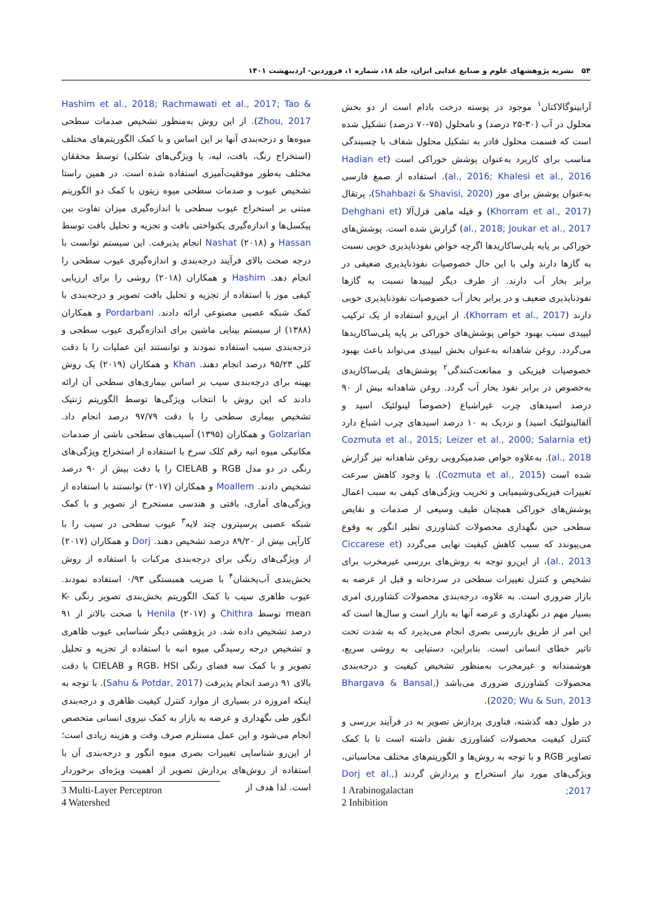۵۴ نشریه پژوهشهای علوم و صنایع غذایی ایران، جلد ۱۸، شماره ۱، فروردین- اردیبهشت ۱۴۰۱
آرابینوگالاکتان<sup>۱</sup> موجود در پوسته درخت بادام است از دو بخش محلول در آب (۳۰-۲۵ درصد) و نامحلول (۷۵-۷۰ درصد) تشکیل شده است که قسمت محلول قادر به تشکیل محلول شفاف با چسبندگی مناسب برای کاربرد به‌عنوان پوشش خوراکی است (Hadian et al., 2016; Khalesi et al., 2016). استفاده از صمغ فارسی به‌عنوان پوشش برای موز (Shahbazi & Shavisi, 2020)، پرتقال (Khorram et al., 2017) و فیله ماهی قزل‌آلا (Dehghani et al., 2018; Joukar et al., 2017) گزارش شده است. پوشش‌های خوراکی بر پایه پلی‌ساکاریدها اگرچه خواص نفوذناپذیری خوبی نسبت به گازها دارند ولی با این حال خصوصیات نفوذناپذیری ضعیفی در برابر بخار آب دارند. از طرف دیگر لیپیدها نسبت به گازها نفوذناپذیری ضعیف و در برابر بخار آب خصوصیات نفوذناپذیری خوبی دارند (Khorram et al., 2017). از این‌رو استفاده از یک ترکیب لیپیدی سبب بهبود خواص پوشش‌های خوراکی بر پایه پلی‌ساکاریدها می‌گردد. روغن شاهدانه به‌عنوان بخش لیپیدی می‌تواند باعث بهبود خصوصیات فیزیکی و ممانعت‌کنندگی<sup>۲</sup> پوشش‌های پلی‌ساکاریدی به‌خصوص در برابر نفوذ بخار آب گردد. روغن شاهدانه بیش از ۹۰ درصد اسیدهای چرب غیراشباع (خصوصاً لینولئیک اسید و آلفالینولئیک اسید) و نزدیک به ۱۰ درصد اسیدهای چرب اشباع دارد (Cozmuta et al., 2015; Leizer et al., 2000; Salarnia et al., 2018). به‌علاوه خواص ضدمیکروبی روغن شاهدانه نیز گزارش شده است (Cozmuta et al., 2015). با وجود کاهش سرعت تغییرات فیزیکی‌وشیمیایی و تخریب ویژگی‌های کیفی به سبب اعمال پوشش‌های خوراکی همچنان طیف وسیعی از صدمات و نقایص سطحی حین نگهداری محصولات کشاورزی نظیر انگور به وقوع می‌پیوندد که سبب کاهش کیفیت نهایی می‌گردد (Ciccarese et al., 2013)، از این‌رو توجه به روش‌های بررسی غیرمخرب برای تشخیص و کنترل تغییرات سطحی در سردخانه و قبل از عرضه به بازار ضروری است. به علاوه، درجه‌بندی محصولات کشاورزی امری بسیار مهم در نگهداری و عرضه آنها به بازار است و سال‌ها است که این امر از طریق بازرسی بصری انجام می‌پذیرد که به شدت تحت تاثیر خطای انسانی است. بنابراین، دستیابی به روشی سریع، هوشمندانه و غیرمخرب به‌منظور تشخیص کیفیت و درجه‌بندی محصولات کشاورزی ضروری می‌باشد (Bhargava & Bansal, 2020; Wu & Sun, 2013).
در طول دهه گذشته، فناوری پردازش تصویر به در فرآیند بررسی و کنترل کیفیت محصولات کشاورزی نقش داشته است تا با کمک تصاویر RGB و با توجه به روش‌ها و الگوریتم‌های مختلف محاسباتی، ویژگی‌های مورد نیاز استخراج و پردازش گردند (Dorj et al., 2017;
Hashim et al., 2018; Rachmawati et al., 2017; Tao & Zhou, 2017). از این روش به‌منظور تشخیص صدمات سطحی میوه‌ها و درجه‌بندی آنها بر این اساس و با کمک الگوریتم‌های مختلف (استخراج رنگ، بافت، لبه، یا ویژگی‌های شکلی) توسط محققان مختلف به‌طور موفقیت‌آمیزی استفاده شده است. در همین راستا تشخیص عیوب و صدمات سطحی میوه زیتون با کمک دو الگوریتم مبتنی بر استخراج عیوب سطحی با اندازه‌گیری میزان تفاوت بین پیکسل‌ها و اندازه‌گیری یکنواختی بافت و تجزیه و تحلیل بافت توسط Hassan و Nashat (۲۰۱۸) انجام پذیرفت. این سیستم توانست با درجه صحت بالای فرآیند درجه‌بندی و اندازه‌گیری عیوب سطحی را انجام دهد. Hashim و همکاران (۲۰۱۸) روشی را برای ارزیابی کیفی موز با استفاده از تجزیه و تحلیل بافت تصویر و درجه‌بندی با کمک شبکه عصبی مصنوعی ارائه دادند. Pordarbani و همکاران (۱۳۸۸) از سیستم بینایی ماشین برای اندازه‌گیری عیوب سطحی و درجه‌بندی سیب استفاده نمودند و توانستند این عملیات را با دقت کلی ۹۵/۲۳ درصد انجام دهند. Khan و همکاران (۲۰۱۹) یک روش بهینه برای درجه‌بندی سیب بر اساس بیماری‌های سطحی آن ارائه دادند که این روش با انتخاب ویژگی‌ها توسط الگوریتم ژنتیک تشخیص بیماری سطحی را با دقت ۹۷/۷۹ درصد انجام داد. Golzarian و همکاران (۱۳۹۵) آسیب‌های سطحی ناشی از صدمات مکانیکی میوه انبه رقم کلک سرخ با استفاده از استخراج ویژگی‌های رنگی در دو مدل RGB و CIELAB را با دقت بیش از ۹۰ درصد تشخیص دادند. Moallem و همکاران (۲۰۱۷) توانستند با استفاده از ویژگی‌های آماری، بافتی و هندسی مستخرج از تصویر و با کمک شبکه عصبی پرسپترون چند لایه<sup>۳</sup> عیوب سطحی در سیب را با کارآیی بیش از ۸۹/۲۰ درصد تشخیص دهند. Dorj و همکاران (۲۰۱۷) از ویژگی‌های رنگی برای درجه‌بندی مرکبات با استفاده از روش بخش‌بندی آب‌پخشان<sup>۴</sup> با ضریب همبستگی ۰/۹۳ استفاده نمودند. عیوب ظاهری سیب با کمک الگوریتم بخش‌بندی تصویر رنگی K-mean توسط Chithra و Henila (۲۰۱۷) با صحت بالاتر از ۹۱ درصد تشخیص داده شد. در پژوهشی دیگر شناسایی عیوب ظاهری و تشخیص درجه رسیدگی میوه انبه با استفاده از تجزیه و تحلیل تصویر و با کمک سه فضای رنگی RGB، HSI و CIELAB با دقت بالای ۹۱ درصد انجام پذیرفت (Sahu & Potdar, 2017). با توجه به اینکه امروزه در بسیاری از موارد کنترل کیفیت ظاهری و درجه‌بندی انگور طی نگهداری و عرضه به بازار به کمک نیروی انسانی متخصص انجام می‌شود و این عمل مستلزم صرف وقت و هزینه زیادی است؛ از این‌رو شناسایی تغییرات بصری میوه انگور و درجه‌بندی آن با استفاده از روش‌های پردازش تصویر از اهمیت ویژه‌ای برخوردار است. لذا هدف از
1 Arabinogalactan
2 Inhibition
3 Multi-Layer Perceptron
4 Watershed